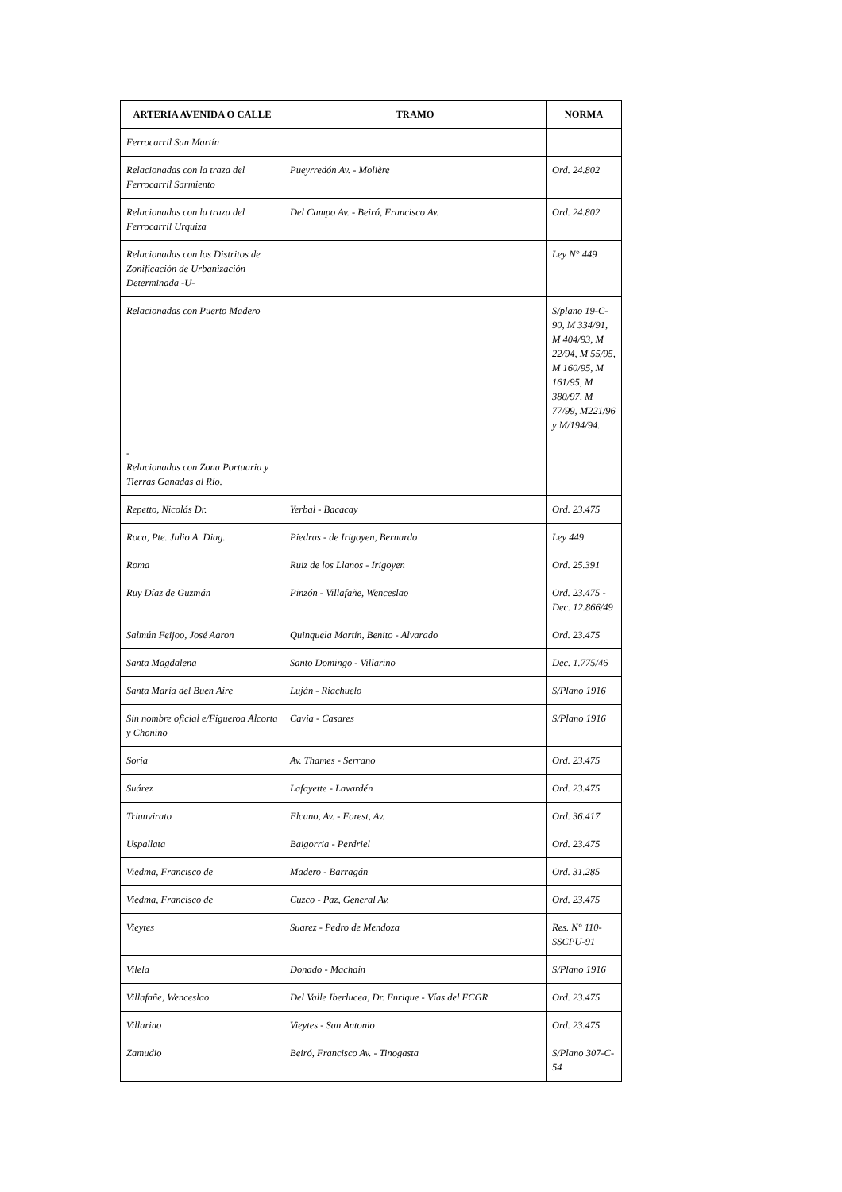| ARTERIA AVENIDA O CALLE | TRAMO | NORMA |
| --- | --- | --- |
| Ferrocarril San Martín | | |
| Relacionadas con la traza del Ferrocarril Sarmiento | Pueyrredón Av. - Molière | Ord. 24.802 |
| Relacionadas con la traza del Ferrocarril Urquiza | Del Campo Av. - Beiró, Francisco Av. | Ord. 24.802 |
| Relacionadas con los Distritos de Zonificación de Urbanización Determinada -U- | | Ley N° 449 |
| Relacionadas con Puerto Madero | | S/plano 19-C-90, M 334/91, M 404/93, M 22/94, M 55/95, M 160/95, M 161/95, M 380/97, M 77/99, M221/96 y M/194/94. |
| - Relacionadas con Zona Portuaria y Tierras Ganadas al Río. | | |
| Repetto, Nicolás Dr. | Yerbal - Bacacay | Ord. 23.475 |
| Roca, Pte. Julio A. Diag. | Piedras - de Irigoyen, Bernardo | Ley 449 |
| Roma | Ruiz de los Llanos - Irigoyen | Ord. 25.391 |
| Ruy Díaz de Guzmán | Pinzón - Villafañe, Wenceslao | Ord. 23.475 - Dec. 12.866/49 |
| Salmún Feijoo, José Aaron | Quinquela Martín, Benito - Alvarado | Ord. 23.475 |
| Santa Magdalena | Santo Domingo - Villarino | Dec. 1.775/46 |
| Santa María del Buen Aire | Luján - Riachuelo | S/Plano 1916 |
| Sin nombre oficial e/Figueroa Alcorta y Chonino | Cavia - Casares | S/Plano 1916 |
| Soria | Av. Thames - Serrano | Ord. 23.475 |
| Suárez | Lafayette - Lavardén | Ord. 23.475 |
| Triunvirato | Elcano, Av. - Forest, Av. | Ord. 36.417 |
| Uspallata | Baigorria - Perdriel | Ord. 23.475 |
| Viedma, Francisco de | Madero - Barragán | Ord. 31.285 |
| Viedma, Francisco de | Cuzco - Paz, General Av. | Ord. 23.475 |
| Vieytes | Suarez - Pedro de Mendoza | Res. N° 110-SSCPU-91 |
| Vilela | Donado - Machain | S/Plano 1916 |
| Villafañe, Wenceslao | Del Valle Iberlucea, Dr. Enrique - Vías del FCGR | Ord. 23.475 |
| Villarino | Vieytes - San Antonio | Ord. 23.475 |
| Zamudio | Beiró, Francisco Av. - Tinogasta | S/Plano 307-C-54 |